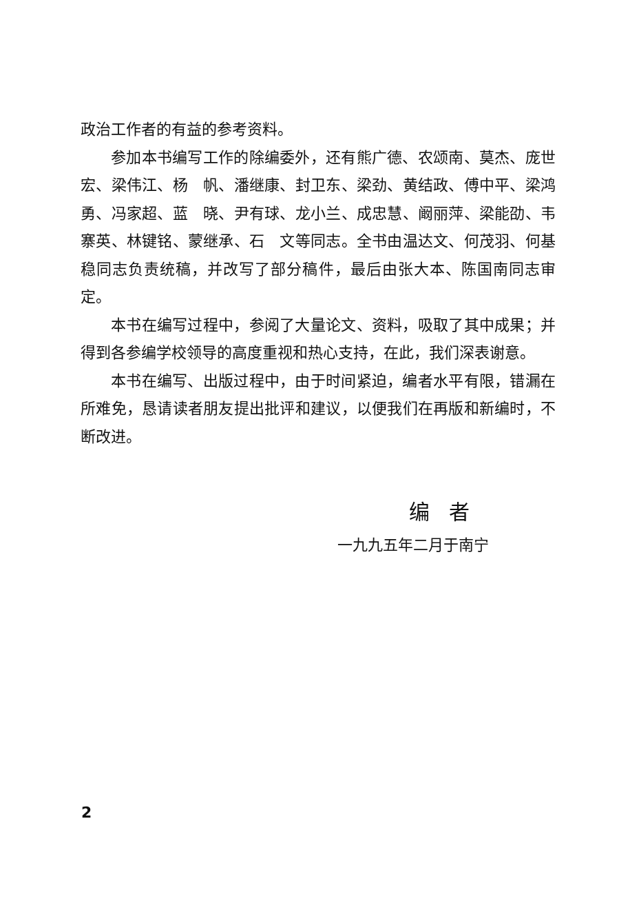政治工作者的有益的参考资料。
参加本书编写工作的除编委外，还有熊广德、农颂南、莫杰、庞世宏、梁伟江、杨　帆、潘继康、封卫东、梁劲、黄结政、傅中平、梁鸿勇、冯家超、蓝　晓、尹有球、龙小兰、成忠慧、阚丽萍、梁能劭、韦寨英、林键铭、蒙继承、石　文等同志。全书由温达文、何茂羽、何基稳同志负责统稿，并改写了部分稿件，最后由张大本、陈国南同志审定。
本书在编写过程中，参阅了大量论文、资料，吸取了其中成果；并得到各参编学校领导的高度重视和热心支持，在此，我们深表谢意。
本书在编写、出版过程中，由于时间紧迫，编者水平有限，错漏在所难免，恳请读者朋友提出批评和建议，以便我们在再版和新编时，不断改进。
编者
一九九五年二月于南宁
2